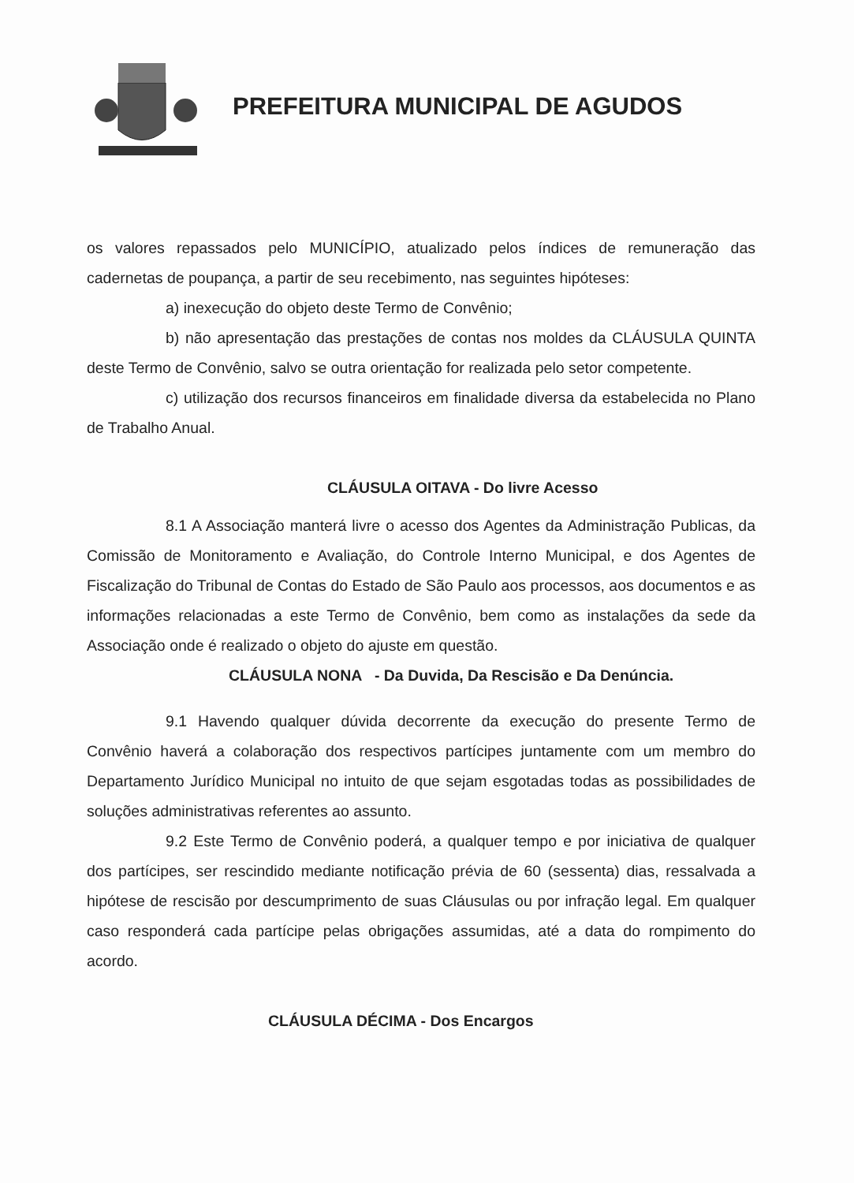PREFEITURA MUNICIPAL DE AGUDOS
os valores repassados pelo MUNICÍPIO, atualizado pelos índices de remuneração das cadernetas de poupança, a partir de seu recebimento, nas seguintes hipóteses:
a) inexecução do objeto deste Termo de Convênio;
b) não apresentação das prestações de contas nos moldes da CLÁUSULA QUINTA deste Termo de Convênio, salvo se outra orientação for realizada pelo setor competente.
c) utilização dos recursos financeiros em finalidade diversa da estabelecida no Plano de Trabalho Anual.
CLÁUSULA OITAVA - Do livre Acesso
8.1 A Associação manterá livre o acesso dos Agentes da Administração Publicas, da Comissão de Monitoramento e Avaliação, do Controle Interno Municipal, e dos Agentes de Fiscalização do Tribunal de Contas do Estado de São Paulo aos processos, aos documentos e as informações relacionadas a este Termo de Convênio, bem como as instalações da sede da Associação onde é realizado o objeto do ajuste em questão.
CLÁUSULA NONA - Da Duvida, Da Rescisão e Da Denúncia.
9.1 Havendo qualquer dúvida decorrente da execução do presente Termo de Convênio haverá a colaboração dos respectivos partícipes juntamente com um membro do Departamento Jurídico Municipal no intuito de que sejam esgotadas todas as possibilidades de soluções administrativas referentes ao assunto.
9.2 Este Termo de Convênio poderá, a qualquer tempo e por iniciativa de qualquer dos partícipes, ser rescindido mediante notificação prévia de 60 (sessenta) dias, ressalvada a hipótese de rescisão por descumprimento de suas Cláusulas ou por infração legal. Em qualquer caso responderá cada partícipe pelas obrigações assumidas, até a data do rompimento do acordo.
CLÁUSULA DÉCIMA - Dos Encargos